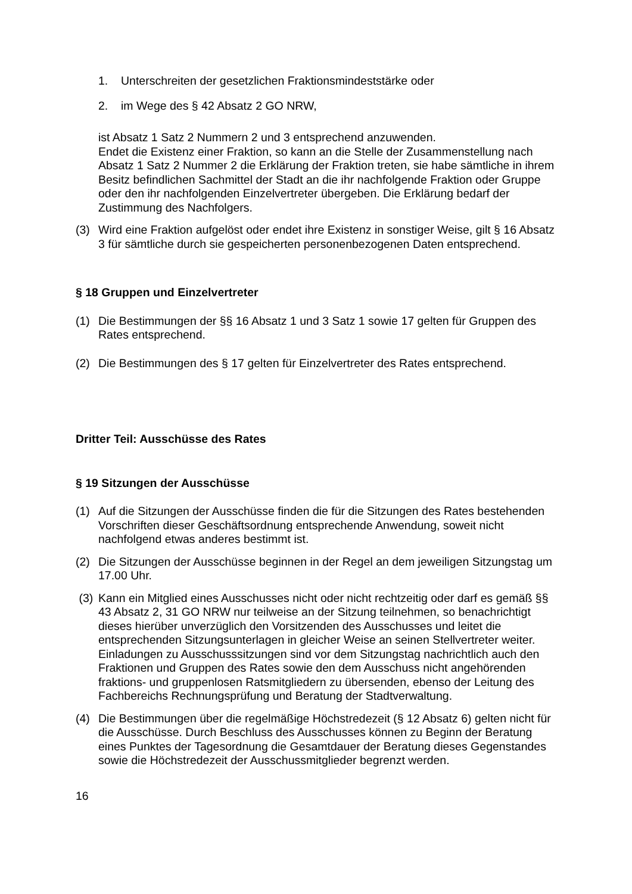1. Unterschreiten der gesetzlichen Fraktionsmindeststärke oder
2. im Wege des § 42 Absatz 2 GO NRW,
ist Absatz 1 Satz 2 Nummern 2 und 3 entsprechend anzuwenden.
Endet die Existenz einer Fraktion, so kann an die Stelle der Zusammenstellung nach Absatz 1 Satz 2 Nummer 2 die Erklärung der Fraktion treten, sie habe sämtliche in ihrem Besitz befindlichen Sachmittel der Stadt an die ihr nachfolgende Fraktion oder Gruppe oder den ihr nachfolgenden Einzelvertreter übergeben. Die Erklärung bedarf der Zustimmung des Nachfolgers.
(3) Wird eine Fraktion aufgelöst oder endet ihre Existenz in sonstiger Weise, gilt § 16 Absatz 3 für sämtliche durch sie gespeicherten personenbezogenen Daten entsprechend.
§ 18 Gruppen und Einzelvertreter
(1) Die Bestimmungen der §§ 16 Absatz 1 und 3 Satz 1 sowie 17 gelten für Gruppen des Rates entsprechend.
(2) Die Bestimmungen des § 17 gelten für Einzelvertreter des Rates entsprechend.
Dritter Teil: Ausschüsse des Rates
§ 19 Sitzungen der Ausschüsse
(1) Auf die Sitzungen der Ausschüsse finden die für die Sitzungen des Rates bestehenden Vorschriften dieser Geschäftsordnung entsprechende Anwendung, soweit nicht nachfolgend etwas anderes bestimmt ist.
(2) Die Sitzungen der Ausschüsse beginnen in der Regel an dem jeweiligen Sitzungstag um 17.00 Uhr.
(3) Kann ein Mitglied eines Ausschusses nicht oder nicht rechtzeitig oder darf es gemäß §§ 43 Absatz 2, 31 GO NRW nur teilweise an der Sitzung teilnehmen, so benachrichtigt dieses hierüber unverzüglich den Vorsitzenden des Ausschusses und leitet die entsprechenden Sitzungsunterlagen in gleicher Weise an seinen Stellvertreter weiter. Einladungen zu Ausschusssitzungen sind vor dem Sitzungstag nachrichtlich auch den Fraktionen und Gruppen des Rates sowie den dem Ausschuss nicht angehörenden fraktions- und gruppenlosen Ratsmitgliedern zu übersenden, ebenso der Leitung des Fachbereichs Rechnungsprüfung und Beratung der Stadtverwaltung.
(4) Die Bestimmungen über die regelmäßige Höchstredezeit (§ 12 Absatz 6) gelten nicht für die Ausschüsse. Durch Beschluss des Ausschusses können zu Beginn der Beratung eines Punktes der Tagesordnung die Gesamtdauer der Beratung dieses Gegenstandes sowie die Höchstredezeit der Ausschussmitglieder begrenzt werden.
16